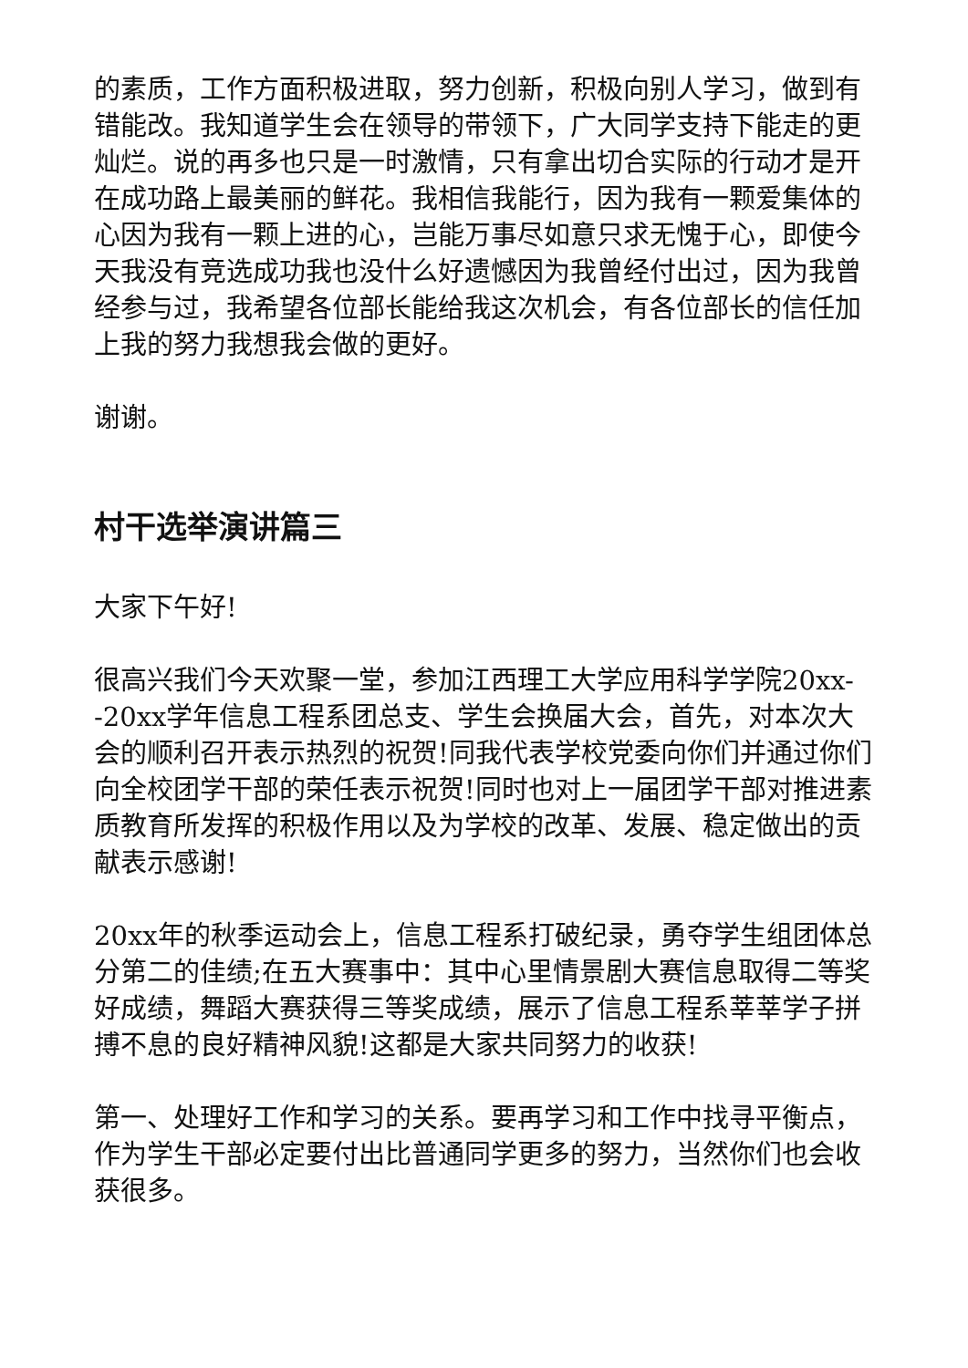的素质，工作方面积极进取，努力创新，积极向别人学习，做到有错能改。我知道学生会在领导的带领下，广大同学支持下能走的更灿烂。说的再多也只是一时激情，只有拿出切合实际的行动才是开在成功路上最美丽的鲜花。我相信我能行，因为我有一颗爱集体的心因为我有一颗上进的心，岂能万事尽如意只求无愧于心，即使今天我没有竞选成功我也没什么好遗憾因为我曾经付出过，因为我曾经参与过，我希望各位部长能给我这次机会，有各位部长的信任加上我的努力我想我会做的更好。
谢谢。
村干选举演讲篇三
大家下午好!
很高兴我们今天欢聚一堂，参加江西理工大学应用科学学院20xx--20xx学年信息工程系团总支、学生会换届大会，首先，对本次大会的顺利召开表示热烈的祝贺!同我代表学校党委向你们并通过你们向全校团学干部的荣任表示祝贺!同时也对上一届团学干部对推进素质教育所发挥的积极作用以及为学校的改革、发展、稳定做出的贡献表示感谢!
20xx年的秋季运动会上，信息工程系打破纪录，勇夺学生组团体总分第二的佳绩;在五大赛事中：其中心里情景剧大赛信息取得二等奖好成绩，舞蹈大赛获得三等奖成绩，展示了信息工程系莘莘学子拼搏不息的良好精神风貌!这都是大家共同努力的收获!
第一、处理好工作和学习的关系。要再学习和工作中找寻平衡点，作为学生干部必定要付出比普通同学更多的努力，当然你们也会收获很多。